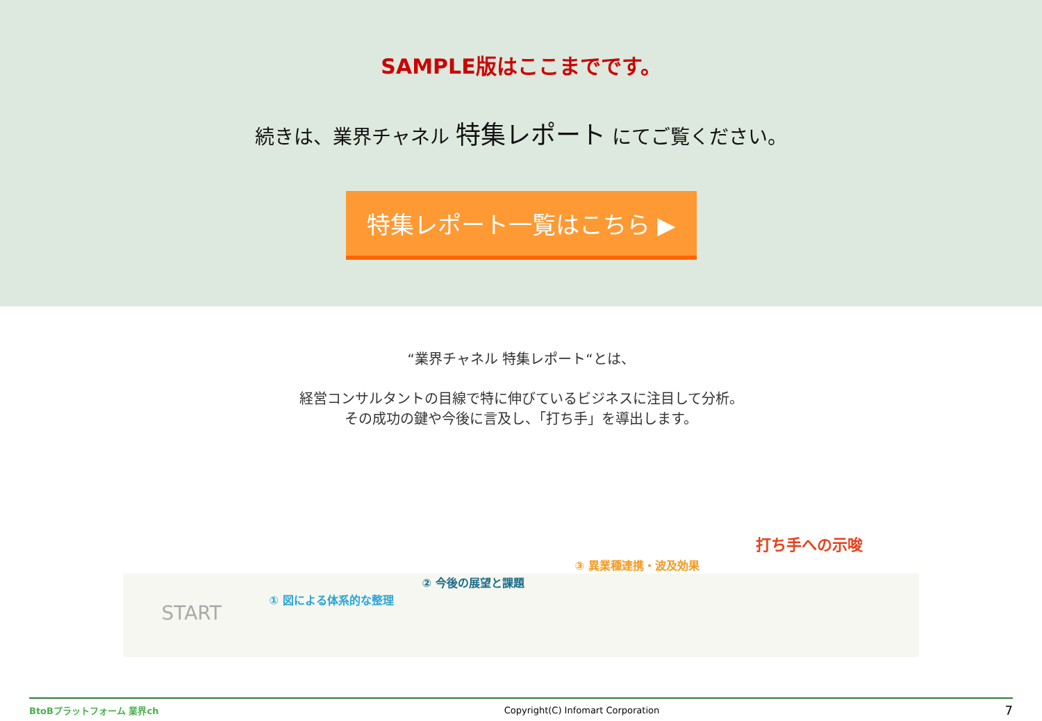SAMPLE版はここまでです。
続きは、業界チャネル 特集レポート にてご覧ください。
特集レポート一覧はこちら ▶
“業界チャネル 特集レポート“とは、
経営コンサルタントの目線で特に伸びているビジネスに注目して分析。
その成功の鍵や今後に言及し、「打ち手」を導出します。
START
① 図による体系的な整理
② 今後の展望と課題
③ 異業種連携・波及効果
打ち手への示唆
BtoBプラットフォーム 業界ch Copyright(C) Infomart Corporation 7